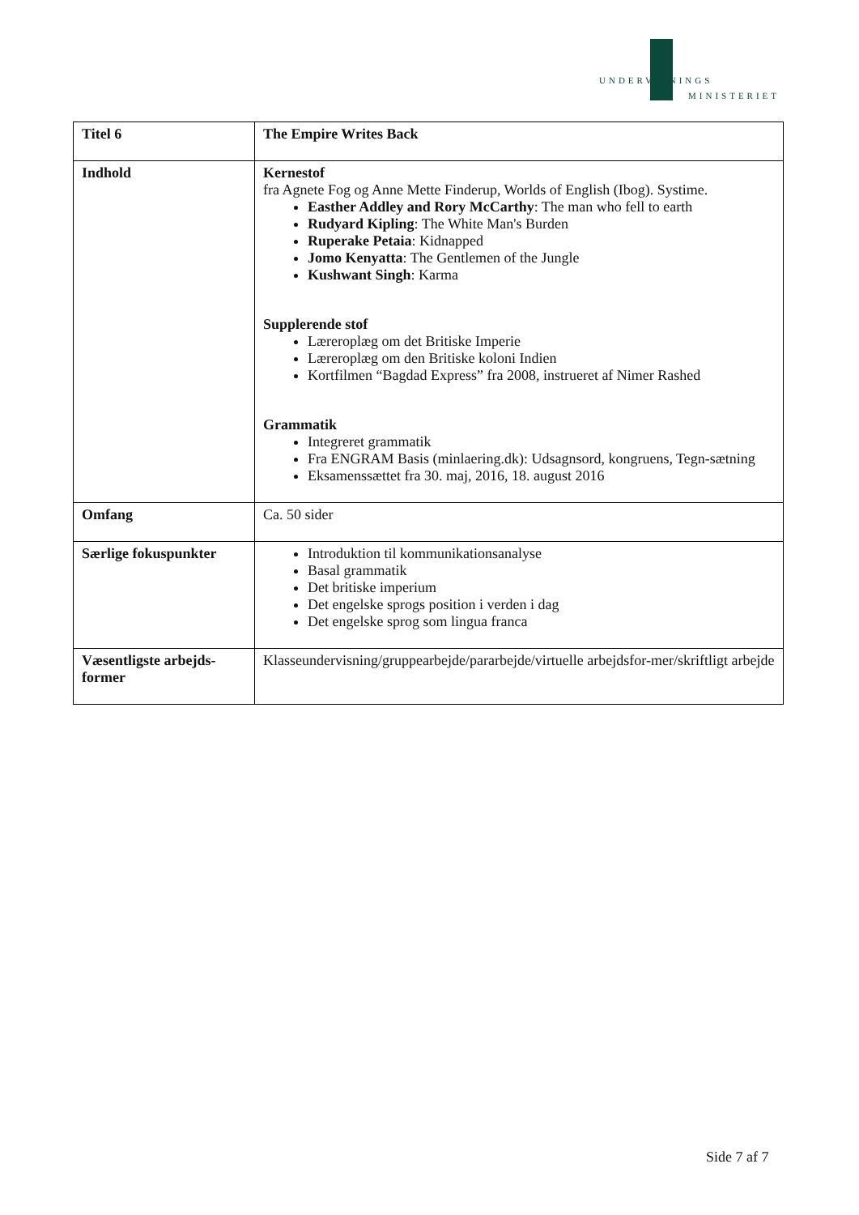UNDERVISNINGS
MINISTERIET
| Titel 6 | The Empire Writes Back |
| Indhold | Kernestof fra Agnete Fog og Anne Mette Finderup, Worlds of English (Ibog). Systime. Easther Addley and Rory McCarthy : The man who fell to earth Rudyard Kipling : The White Man's Burden Ruperake Petaia : Kidnapped Jomo Kenyatta : The Gentlemen of the Jungle Kushwant Singh : Karma Supplerende stof Læreroplæg om det Britiske Imperie Læreroplæg om den Britiske koloni Indien Kortfilmen “Bagdad Express” fra 2008, instrueret af Nimer Rashed Grammatik Integreret grammatik Fra ENGRAM Basis (minlaering.dk): Udsagnsord, kongruens, Tegn-sætning Eksamenssættet fra 30. maj, 2016, 18. august 2016 |
| Omfang | Ca. 50 sider |
| Særlige fokuspunkter | Introduktion til kommunikationsanalyse Basal grammatik Det britiske imperium Det engelske sprogs position i verden i dag Det engelske sprog som lingua franca |
| Væsentligste arbejds-former | Klasseundervisning/gruppearbejde/pararbejde/virtuelle arbejdsfor-mer/skriftligt arbejde |
Side 7 af 7